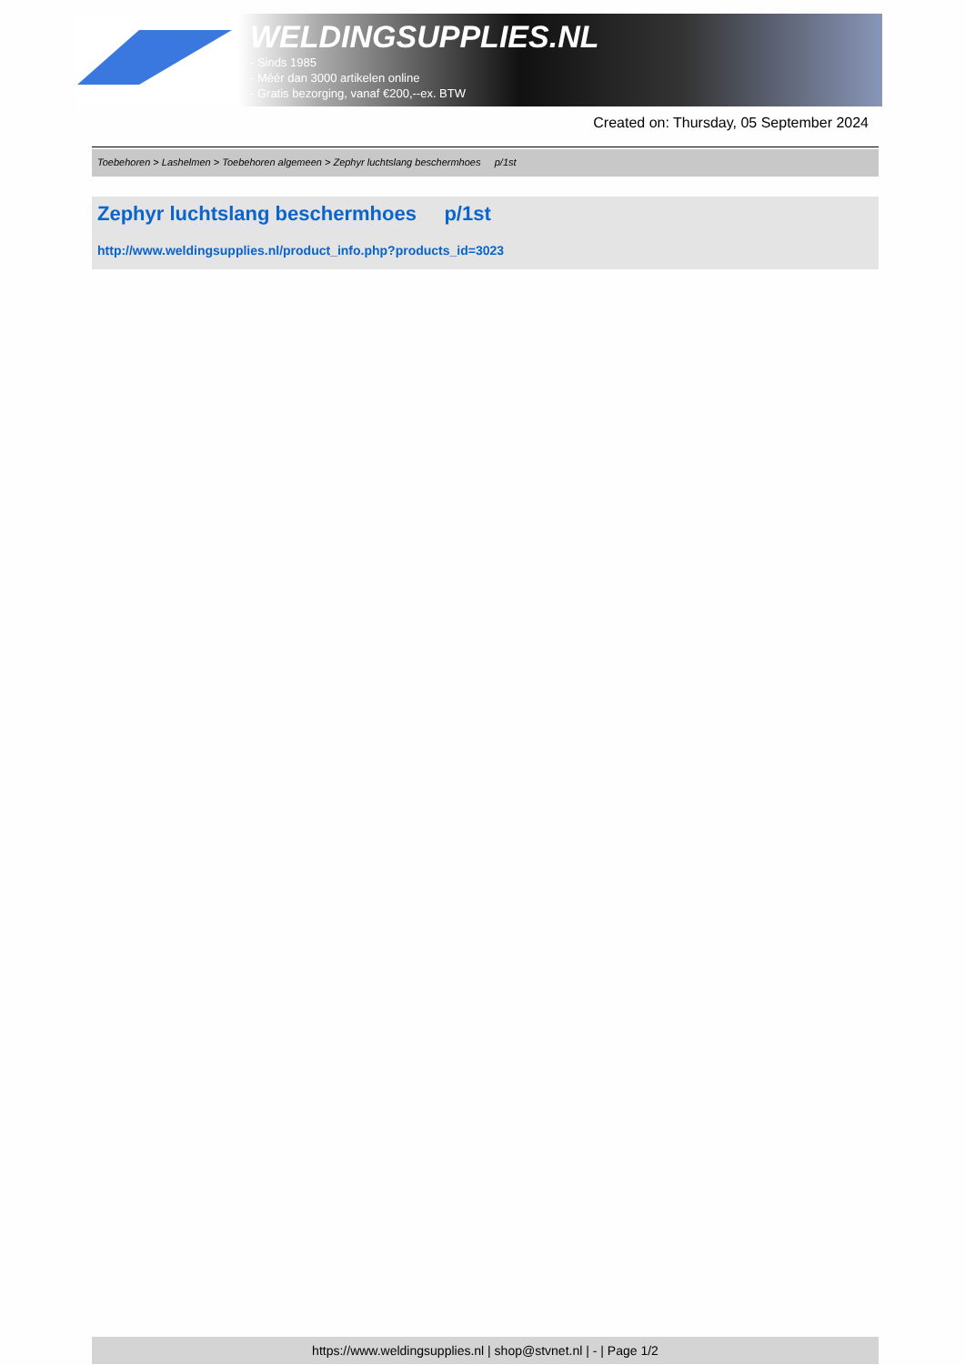WELDINGSUPPLIES.NL
- Sinds 1985
- Méér dan 3000 artikelen online
- Gratis bezorging, vanaf €200,--ex. BTW
Created on: Thursday, 05 September 2024
Toebehoren > Lashelmen > Toebehoren algemeen > Zephyr luchtslang beschermhoes p/1st
Zephyr luchtslang beschermhoes p/1st
http://www.weldingsupplies.nl/product_info.php?products_id=3023
https://www.weldingsupplies.nl | shop@stvnet.nl | - | Page 1/2